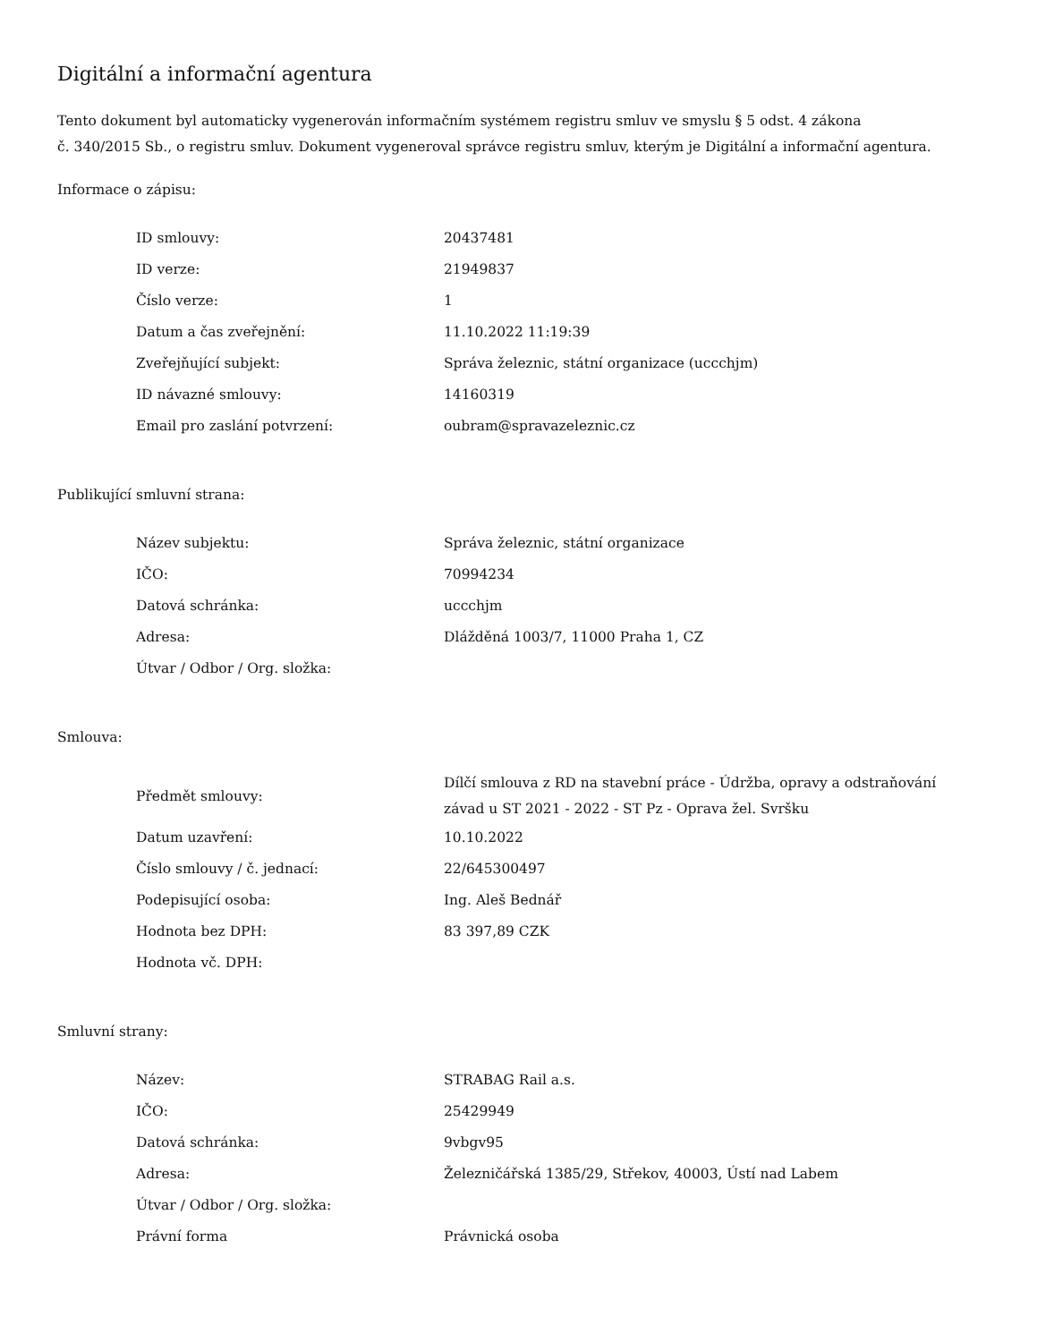Digitální a informační agentura
Tento dokument byl automaticky vygenerován informačním systémem registru smluv ve smyslu § 5 odst. 4 zákona
č. 340/2015 Sb., o registru smluv. Dokument vygeneroval správce registru smluv, kterým je Digitální a informační agentura.
Informace o zápisu:
| ID smlouvy: | 20437481 |
| ID verze: | 21949837 |
| Číslo verze: | 1 |
| Datum a čas zveřejnění: | 11.10.2022 11:19:39 |
| Zveřejňující subjekt: | Správa železnic, státní organizace (uccchjm) |
| ID návazné smlouvy: | 14160319 |
| Email pro zaslání potvrzení: | oubram@spravazeleznic.cz |
Publikující smluvní strana:
| Název subjektu: | Správa železnic, státní organizace |
| IČO: | 70994234 |
| Datová schránka: | uccchjm |
| Adresa: | Dlážděná 1003/7, 11000 Praha 1, CZ |
| Útvar / Odbor / Org. složka: | |
Smlouva:
| Předmět smlouvy: | Dílčí smlouva z RD na stavební práce - Údržba, opravy a odstraňování závad u ST 2021 - 2022 - ST Pz - Oprava žel. Svršku |
| Datum uzavření: | 10.10.2022 |
| Číslo smlouvy / č. jednací: | 22/645300497 |
| Podepisující osoba: | Ing. Aleš Bednář |
| Hodnota bez DPH: | 83 397,89 CZK |
| Hodnota vč. DPH: | |
Smluvní strany:
| Název: | STRABAG Rail a.s. |
| IČO: | 25429949 |
| Datová schránka: | 9vbgv95 |
| Adresa: | Železničářská 1385/29, Střekov, 40003, Ústí nad Labem |
| Útvar / Odbor / Org. složka: | |
| Právní forma | Právnická osoba |